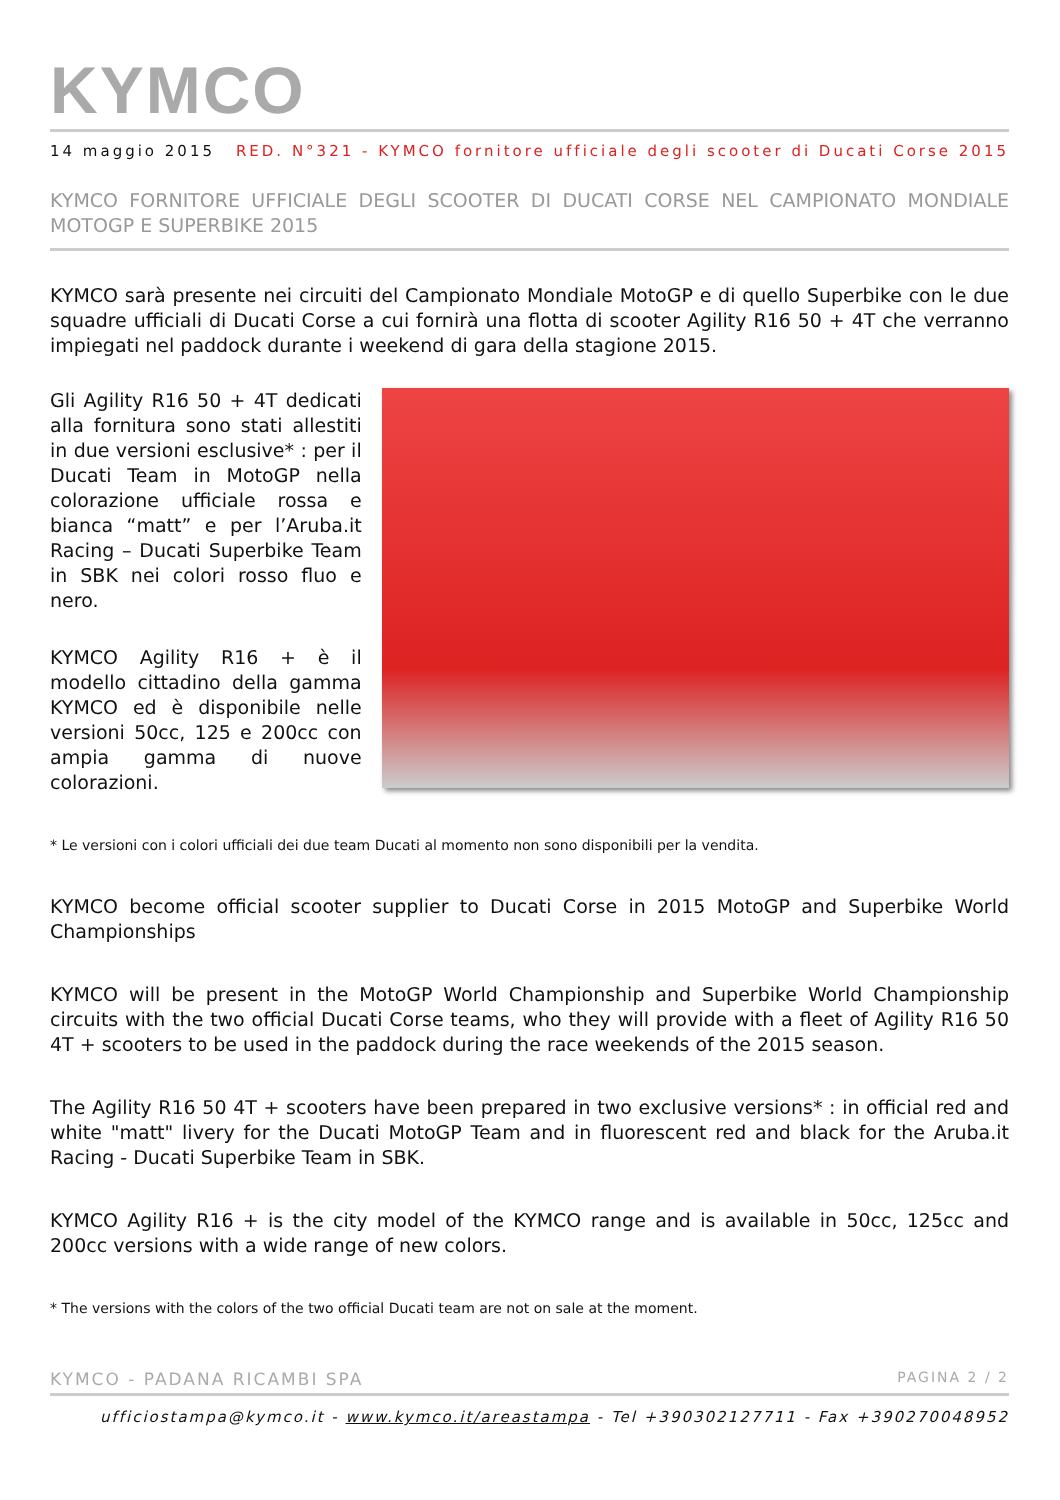KYMCO
14 maggio 2015 RED. N°321 - KYMCO fornitore ufficiale degli scooter di Ducati Corse 2015
KYMCO FORNITORE UFFICIALE DEGLI SCOOTER DI DUCATI CORSE NEL CAMPIONATO MONDIALE MOTOGP E SUPERBIKE 2015
KYMCO sarà presente nei circuiti del Campionato Mondiale MotoGP e di quello Superbike con le due squadre ufficiali di Ducati Corse a cui fornirà una flotta di scooter Agility R16 50 + 4T che verranno impiegati nel paddock durante i weekend di gara della stagione 2015.
Gli Agility R16 50 + 4T dedicati alla fornitura sono stati allestiti in due versioni esclusive* : per il Ducati Team in MotoGP nella colorazione ufficiale rossa e bianca “matt” e per l’Aruba.it Racing – Ducati Superbike Team in SBK nei colori rosso fluo e nero.
KYMCO Agility R16 + è il modello cittadino della gamma KYMCO ed è disponibile nelle versioni 50cc, 125 e 200cc con ampia gamma di nuove colorazioni.
* Le versioni con i colori ufficiali dei due team Ducati al momento non sono disponibili per la vendita.
KYMCO become official scooter supplier to Ducati Corse in 2015 MotoGP and Superbike World Championships
KYMCO will be present in the MotoGP World Championship and Superbike World Championship circuits with the two official Ducati Corse teams, who they will provide with a fleet of Agility R16 50 4T + scooters to be used in the paddock during the race weekends of the 2015 season.
The Agility R16 50 4T + scooters have been prepared in two exclusive versions* : in official red and white "matt" livery for the Ducati MotoGP Team and in fluorescent red and black for the Aruba.it Racing - Ducati Superbike Team in SBK.
KYMCO Agility R16 + is the city model of the KYMCO range and is available in 50cc, 125cc and 200cc versions with a wide range of new colors.
* The versions with the colors of the two official Ducati team are not on sale at the moment.
KYMCO - PADANA RICAMBI SPA PAGINA 2 / 2
ufficiostampa@kymco.it - www.kymco.it/areastampa - Tel +390302127711 - Fax +390270048952